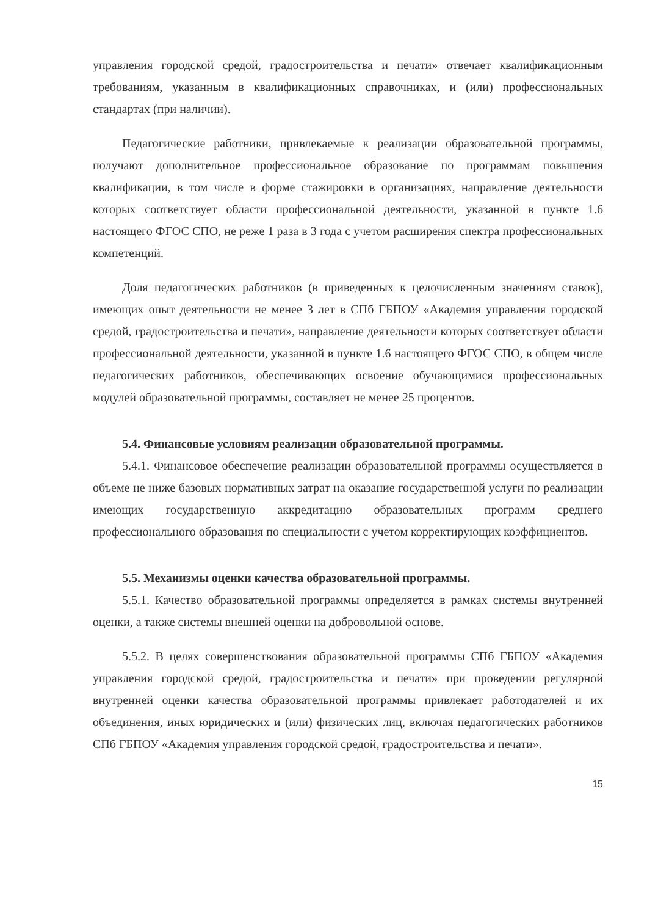управления городской средой, градостроительства и печати» отвечает квалификационным требованиям, указанным в квалификационных справочниках, и (или) профессиональных стандартах (при наличии).
Педагогические работники, привлекаемые к реализации образовательной программы, получают дополнительное профессиональное образование по программам повышения квалификации, в том числе в форме стажировки в организациях, направление деятельности которых соответствует области профессиональной деятельности, указанной в пункте 1.6 настоящего ФГОС СПО, не реже 1 раза в 3 года с учетом расширения спектра профессиональных компетенций.
Доля педагогических работников (в приведенных к целочисленным значениям ставок), имеющих опыт деятельности не менее 3 лет в СПб ГБПОУ «Академия управления городской средой, градостроительства и печати», направление деятельности которых соответствует области профессиональной деятельности, указанной в пункте 1.6 настоящего ФГОС СПО, в общем числе педагогических работников, обеспечивающих освоение обучающимися профессиональных модулей образовательной программы, составляет не менее 25 процентов.
5.4. Финансовые условиям реализации образовательной программы.
5.4.1. Финансовое обеспечение реализации образовательной программы осуществляется в объеме не ниже базовых нормативных затрат на оказание государственной услуги по реализации имеющих государственную аккредитацию образовательных программ среднего профессионального образования по специальности с учетом корректирующих коэффициентов.
5.5. Механизмы оценки качества образовательной программы.
5.5.1. Качество образовательной программы определяется в рамках системы внутренней оценки, а также системы внешней оценки на добровольной основе.
5.5.2. В целях совершенствования образовательной программы СПб ГБПОУ «Академия управления городской средой, градостроительства и печати» при проведении регулярной внутренней оценки качества образовательной программы привлекает работодателей и их объединения, иных юридических и (или) физических лиц, включая педагогических работников СПб ГБПОУ «Академия управления городской средой, градостроительства и печати».
15